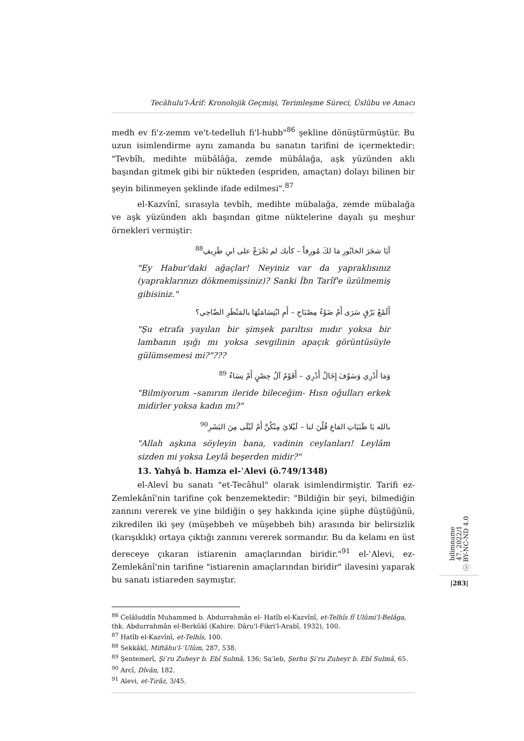Tecâhulu'l-Ârif: Kronolojik Geçmişi, Terimleşme Süreci, Üslûbu ve Amacı
medh ev fi'z-zemm ve't-tedelluh fi'l-hubb"<sup>86</sup> şekline dönüştürmüştür. Bu uzun isimlendirme aynı zamanda bu sanatın tarifini de içermektedir: "Tevbîh, medihte mübâlâğa, zemde mübâlağa, aşk yüzünden aklı başından gitmek gibi bir nükteden (espriden, amaçtan) dolayı bilinen bir şeyin bilinmeyen şeklinde ifade edilmesi".<sup>87</sup>
el-Kazvînî, sırasıyla tevbîh, medihte mübalağa, zemde mübalağa ve aşk yüzünden aklı başından gitme nüktelerine dayalı şu meşhur örnekleri vermiştir:
أيَا شجَرَ الخابُورِ مَا لكَ مُورِقاً – كأنك لم تَجْزَعْ على ابنِ طَرِيفِ<sup>88</sup>
"Ey Habur'daki ağaçlar! Neyiniz var da yapraklısınız (yapraklarınızı dökmemişsiniz)? Sanki İbn Tarîf'e üzülmemiş gibisiniz."
أَلَمْعُ بَرْقٍ سَرَى أَمْ ضَوْءُ مِصْبَاحِ – أَمِ ابْتِسَامَتُهَا بالمَنْظَرِ الضّاحِي؟
"Şu etrafa yayılan bir şimşek parıltısı mıdır yoksa bir lambanın ışığı mı yoksa sevgilinin apaçık görüntüsüyle gülümsemesi mi?"???
وَمَا أَدْرِي وَسَوْفَ إِخَالُ أَدْرِي – أَقَوْمٌ آلُ حِصْنٍ أَمْ نِسَاءُ <sup>89</sup>
"Bilmiyorum –sanırım ileride bileceğim- Hısn oğulları erkek midirler yoksa kadın mı?"
بالله يَا ظَبَيَاتِ القاعِ قُلْنَ لنا – لَيْلايَ مِنْكُنَّ أَمْ لَيْلَى مِنَ البَشَرِ<sup>90</sup>
"Allah aşkına söyleyin bana, vadinin ceylanları! Leylâm sizden mi yoksa Leylâ beşerden midir?"
13. Yahyâ b. Hamza el-ʿAlevi (ö.749/1348)
el-Alevî bu sanatı "et-Tecâhul" olarak isimlendirmiştir. Tarifi ez-Zemlekânî'nin tarifine çok benzemektedir: "Bildiğin bir şeyi, bilmediğin zannını vererek ve yine bildiğin o şey hakkında içine şüphe düştüğünü, zikredilen iki şey (müşebbeh ve müşebbeh bih) arasında bir belirsizlik (karışıklık) ortaya çıktığı zannını vererek sormandır. Bu da kelamı en üst dereceye çıkaran istiarenin amaçlarından biridir."<sup>91</sup> el-ʿAlevi, ez-Zemlekânî'nin tarifine "istiarenin amaçlarından biridir" ilavesini yaparak bu sanatı istiareden saymıştır.
<sup>86</sup> Celâluddîn Muhammed b. Abdurrahmân el- Hatîb el-Kazvînî, et-Telhîs fî Ulûmi'l-Belâga, thk. Abdurrahmân el-Berkûkî (Kahire: Dâru'l-Fikri'l-Arabî, 1932), 100.
<sup>87</sup> Hatîb el-Kazvînî, et-Telhîs, 100.
<sup>88</sup> Sekkâkî, Miftâhu'l-ʿUlûm, 287, 538.
<sup>89</sup> Şentemerî, Şiʿru Zuheyr b. Ebî Sulmâ, 136; Saʿleb, Şerhu Şiʿru Zuheyr b. Ebî Sulmâ, 65.
<sup>90</sup> Arcî, Dîvân, 182.
<sup>91</sup> Alevi, et-Tırâz, 3/45.
bilimname
47, 2022/1
ⓒ BY-NC-ND 4.0
|283|